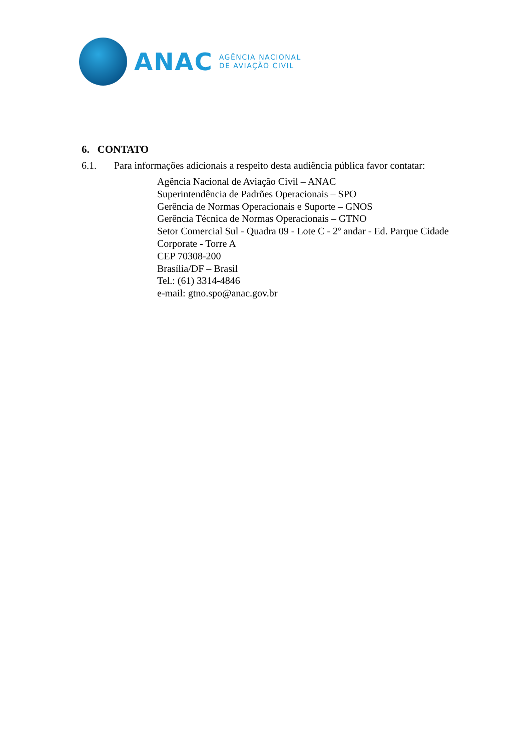ANAC
AGÊNCIA NACIONAL
DE AVIAÇÃO CIVIL
6. CONTATO
6.1. Para informações adicionais a respeito desta audiência pública favor contatar:
Agência Nacional de Aviação Civil – ANAC
Superintendência de Padrões Operacionais – SPO
Gerência de Normas Operacionais e Suporte – GNOS
Gerência Técnica de Normas Operacionais – GTNO
Setor Comercial Sul - Quadra 09 - Lote C - 2º andar - Ed. Parque Cidade
Corporate - Torre A
CEP 70308-200
Brasília/DF – Brasil
Tel.: (61) 3314-4846
e-mail: gtno.spo@anac.gov.br